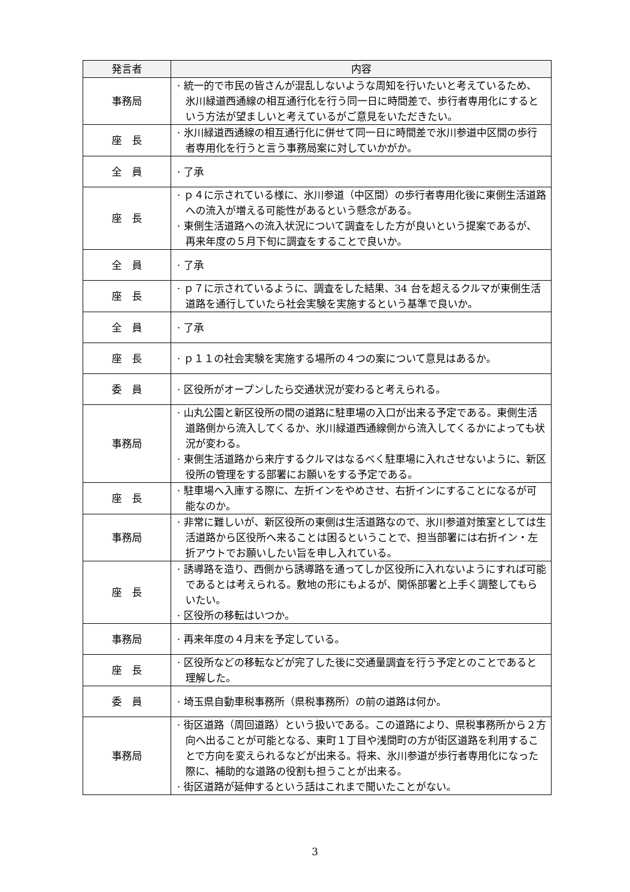| 発言者 | 内容 |
| --- | --- |
| 事務局 | · 統一的で市民の皆さんが混乱しないような周知を行いたいと考えているため、氷川緑道西通線の相互通行化を行う同一日に時間差で、歩行者専用化にするという方法が望ましいと考えているがご意見をいただきたい。 |
| 座 長 | · 氷川緑道西通線の相互通行化に併せて同一日に時間差で氷川参道中区間の歩行者専用化を行うと言う事務局案に対していかがか。 |
| 全 員 | · 了承 |
| 座 長 | · ｐ４に示されている様に、氷川参道（中区間）の歩行者専用化後に東側生活道路への流入が増える可能性があるという懸念がある。 · 東側生活道路への流入状況について調査をした方が良いという提案であるが、再来年度の５月下旬に調査をすることで良いか。 |
| 全 員 | · 了承 |
| 座 長 | · ｐ７に示されているように、調査をした結果、34 台を超えるクルマが東側生活道路を通行していたら社会実験を実施するという基準で良いか。 |
| 全 員 | · 了承 |
| 座 長 | · ｐ１１の社会実験を実施する場所の４つの案について意見はあるか。 |
| 委 員 | · 区役所がオープンしたら交通状況が変わると考えられる。 |
| 事務局 | · 山丸公園と新区役所の間の道路に駐車場の入口が出来る予定である。東側生活道路側から流入してくるか、氷川緑道西通線側から流入してくるかによっても状況が変わる。 · 東側生活道路から来庁するクルマはなるべく駐車場に入れさせないように、新区役所の管理をする部署にお願いをする予定である。 |
| 座 長 | · 駐車場へ入庫する際に、左折インをやめさせ、右折インにすることになるが可能なのか。 |
| 事務局 | · 非常に難しいが、新区役所の東側は生活道路なので、氷川参道対策室としては生活道路から区役所へ来ることは困るということで、担当部署には右折イン・左折アウトでお願いしたい旨を申し入れている。 |
| 座 長 | · 誘導路を造り、西側から誘導路を通ってしか区役所に入れないようにすれば可能であるとは考えられる。敷地の形にもよるが、関係部署と上手く調整してもらいたい。 · 区役所の移転はいつか。 |
| 事務局 | · 再来年度の４月末を予定している。 |
| 座 長 | · 区役所などの移転などが完了した後に交通量調査を行う予定とのことであると理解した。 |
| 委 員 | · 埼玉県自動車税事務所（県税事務所）の前の道路は何か。 |
| 事務局 | · 街区道路（周回道路）という扱いである。この道路により、県税事務所から２方向へ出ることが可能となる、東町１丁目や浅間町の方が街区道路を利用することで方向を変えられるなどが出来る。将来、氷川参道が歩行者専用化になった際に、補助的な道路の役割も担うことが出来る。 · 街区道路が延伸するという話はこれまで聞いたことがない。 |
3